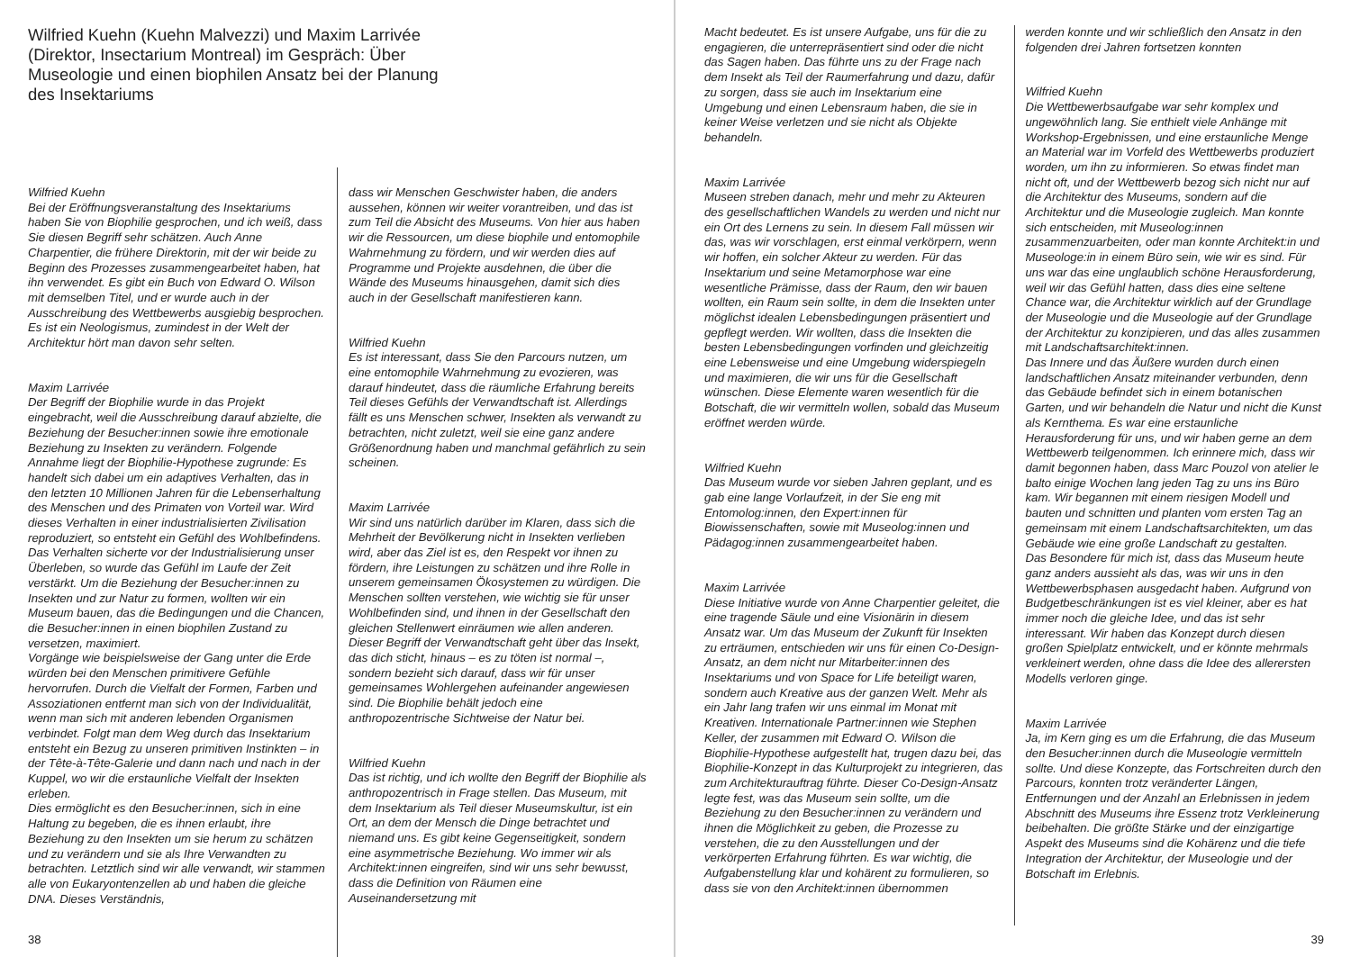Wilfried Kuehn (Kuehn Malvezzi) und Maxim Larrivée (Direktor, Insectarium Montreal) im Gespräch: Über Museologie und einen biophilen Ansatz bei der Planung des Insektariums
Wilfried Kuehn
Bei der Eröffnungsveranstaltung des Insektariums haben Sie von Biophilie gesprochen, und ich weiß, dass Sie diesen Begriff sehr schätzen. Auch Anne Charpentier, die frühere Direktorin, mit der wir beide zu Beginn des Prozesses zusammengearbeitet haben, hat ihn verwendet. Es gibt ein Buch von Edward O. Wilson mit demselben Titel, und er wurde auch in der Ausschreibung des Wettbewerbs ausgiebig besprochen. Es ist ein Neologismus, zumindest in der Welt der Architektur hört man davon sehr selten.
Maxim Larrivée
Der Begriff der Biophilie wurde in das Projekt eingebracht, weil die Ausschreibung darauf abzielte, die Beziehung der Besucher:innen sowie ihre emotionale Beziehung zu Insekten zu verändern. Folgende Annahme liegt der Biophilie-Hypothese zugrunde: Es handelt sich dabei um ein adaptives Verhalten, das in den letzten 10 Millionen Jahren für die Lebenserhaltung des Menschen und des Primaten von Vorteil war. Wird dieses Verhalten in einer industrialisierten Zivilisation reproduziert, so entsteht ein Gefühl des Wohlbefindens. Das Verhalten sicherte vor der Industrialisierung unser Überleben, so wurde das Gefühl im Laufe der Zeit verstärkt. Um die Beziehung der Besucher:innen zu Insekten und zur Natur zu formen, wollten wir ein Museum bauen, das die Bedingungen und die Chancen, die Besucher:innen in einen biophilen Zustand zu versetzen, maximiert.
Vorgänge wie beispielsweise der Gang unter die Erde würden bei den Menschen primitivere Gefühle hervorrufen. Durch die Vielfalt der Formen, Farben und Assoziationen entfernt man sich von der Individualität, wenn man sich mit anderen lebenden Organismen verbindet. Folgt man dem Weg durch das Insektarium entsteht ein Bezug zu unseren primitiven Instinkten – in der Tête-à-Tête-Galerie und dann nach und nach in der Kuppel, wo wir die erstaunliche Vielfalt der Insekten erleben.
Dies ermöglicht es den Besucher:innen, sich in eine Haltung zu begeben, die es ihnen erlaubt, ihre Beziehung zu den Insekten um sie herum zu schätzen und zu verändern und sie als Ihre Verwandten zu betrachten. Letztlich sind wir alle verwandt, wir stammen alle von Eukaryontenzellen ab und haben die gleiche DNA. Dieses Verständnis,
dass wir Menschen Geschwister haben, die anders aussehen, können wir weiter vorantreiben, und das ist zum Teil die Absicht des Museums. Von hier aus haben wir die Ressourcen, um diese biophile und entomophile Wahrnehmung zu fördern, und wir werden dies auf Programme und Projekte ausdehnen, die über die Wände des Museums hinausgehen, damit sich dies auch in der Gesellschaft manifestieren kann.
Wilfried Kuehn
Es ist interessant, dass Sie den Parcours nutzen, um eine entomophile Wahrnehmung zu evozieren, was darauf hindeutet, dass die räumliche Erfahrung bereits Teil dieses Gefühls der Verwandtschaft ist. Allerdings fällt es uns Menschen schwer, Insekten als verwandt zu betrachten, nicht zuletzt, weil sie eine ganz andere Größenordnung haben und manchmal gefährlich zu sein scheinen.
Maxim Larrivée
Wir sind uns natürlich darüber im Klaren, dass sich die Mehrheit der Bevölkerung nicht in Insekten verlieben wird, aber das Ziel ist es, den Respekt vor ihnen zu fördern, ihre Leistungen zu schätzen und ihre Rolle in unserem gemeinsamen Ökosystemen zu würdigen. Die Menschen sollten verstehen, wie wichtig sie für unser Wohlbefinden sind, und ihnen in der Gesellschaft den gleichen Stellenwert einräumen wie allen anderen. Dieser Begriff der Verwandtschaft geht über das Insekt, das dich sticht, hinaus – es zu töten ist normal –, sondern bezieht sich darauf, dass wir für unser gemeinsames Wohlergehen aufeinander angewiesen sind. Die Biophilie behält jedoch eine anthropozentrische Sichtweise der Natur bei.
Wilfried Kuehn
Das ist richtig, und ich wollte den Begriff der Biophilie als anthropozentrisch in Frage stellen. Das Museum, mit dem Insektarium als Teil dieser Museumskultur, ist ein Ort, an dem der Mensch die Dinge betrachtet und niemand uns. Es gibt keine Gegenseitigkeit, sondern eine asymmetrische Beziehung. Wo immer wir als Architekt:innen eingreifen, sind wir uns sehr bewusst, dass die Definition von Räumen eine Auseinandersetzung mit
38
Macht bedeutet. Es ist unsere Aufgabe, uns für die zu engagieren, die unterrepräsentiert sind oder die nicht das Sagen haben. Das führte uns zu der Frage nach dem Insekt als Teil der Raumerfahrung und dazu, dafür zu sorgen, dass sie auch im Insektarium eine Umgebung und einen Lebensraum haben, die sie in keiner Weise verletzen und sie nicht als Objekte behandeln.
Maxim Larrivée
Museen streben danach, mehr und mehr zu Akteuren des gesellschaftlichen Wandels zu werden und nicht nur ein Ort des Lernens zu sein. In diesem Fall müssen wir das, was wir vorschlagen, erst einmal verkörpern, wenn wir hoffen, ein solcher Akteur zu werden. Für das Insektarium und seine Metamorphose war eine wesentliche Prämisse, dass der Raum, den wir bauen wollten, ein Raum sein sollte, in dem die Insekten unter möglichst idealen Lebensbedingungen präsentiert und gepflegt werden. Wir wollten, dass die Insekten die besten Lebensbedingungen vorfinden und gleichzeitig eine Lebensweise und eine Umgebung widerspiegeln und maximieren, die wir uns für die Gesellschaft wünschen. Diese Elemente waren wesentlich für die Botschaft, die wir vermitteln wollen, sobald das Museum eröffnet werden würde.
Wilfried Kuehn
Das Museum wurde vor sieben Jahren geplant, und es gab eine lange Vorlaufzeit, in der Sie eng mit Entomolog:innen, den Expert:innen für Biowissenschaften, sowie mit Museolog:innen und Pädagog:innen zusammengearbeitet haben.
Maxim Larrivée
Diese Initiative wurde von Anne Charpentier geleitet, die eine tragende Säule und eine Visionärin in diesem Ansatz war. Um das Museum der Zukunft für Insekten zu erträumen, entschieden wir uns für einen Co-Design-Ansatz, an dem nicht nur Mitarbeiter:innen des Insektariums und von Space for Life beteiligt waren, sondern auch Kreative aus der ganzen Welt. Mehr als ein Jahr lang trafen wir uns einmal im Monat mit Kreativen. Internationale Partner:innen wie Stephen Keller, der zusammen mit Edward O. Wilson die Biophilie-Hypothese aufgestellt hat, trugen dazu bei, das Biophilie-Konzept in das Kulturprojekt zu integrieren, das zum Architekturauftrag führte. Dieser Co-Design-Ansatz legte fest, was das Museum sein sollte, um die Beziehung zu den Besucher:innen zu verändern und ihnen die Möglichkeit zu geben, die Prozesse zu verstehen, die zu den Ausstellungen und der verkörperten Erfahrung führten. Es war wichtig, die Aufgabenstellung klar und kohärent zu formulieren, so dass sie von den Architekt:innen übernommen
werden konnte und wir schließlich den Ansatz in den folgenden drei Jahren fortsetzen konnten
Wilfried Kuehn
Die Wettbewerbsaufgabe war sehr komplex und ungewöhnlich lang. Sie enthielt viele Anhänge mit Workshop-Ergebnissen, und eine erstaunliche Menge an Material war im Vorfeld des Wettbewerbs produziert worden, um ihn zu informieren. So etwas findet man nicht oft, und der Wettbewerb bezog sich nicht nur auf die Architektur des Museums, sondern auf die Architektur und die Museologie zugleich. Man konnte sich entscheiden, mit Museolog:innen zusammenzuarbeiten, oder man konnte Architekt:in und Museologe:in in einem Büro sein, wie wir es sind. Für uns war das eine unglaublich schöne Herausforderung, weil wir das Gefühl hatten, dass dies eine seltene Chance war, die Architektur wirklich auf der Grundlage der Museologie und die Museologie auf der Grundlage der Architektur zu konzipieren, und das alles zusammen mit Landschaftsarchitekt:innen.
Das Innere und das Äußere wurden durch einen landschaftlichen Ansatz miteinander verbunden, denn das Gebäude befindet sich in einem botanischen Garten, und wir behandeln die Natur und nicht die Kunst als Kernthema. Es war eine erstaunliche Herausforderung für uns, und wir haben gerne an dem Wettbewerb teilgenommen. Ich erinnere mich, dass wir damit begonnen haben, dass Marc Pouzol von atelier le balto einige Wochen lang jeden Tag zu uns ins Büro kam. Wir begannen mit einem riesigen Modell und bauten und schnitten und planten vom ersten Tag an gemeinsam mit einem Landschaftsarchitekten, um das Gebäude wie eine große Landschaft zu gestalten.
Das Besondere für mich ist, dass das Museum heute ganz anders aussieht als das, was wir uns in den Wettbewerbsphasen ausgedacht haben. Aufgrund von Budgetbeschränkungen ist es viel kleiner, aber es hat immer noch die gleiche Idee, und das ist sehr interessant. Wir haben das Konzept durch diesen großen Spielplatz entwickelt, und er könnte mehrmals verkleinert werden, ohne dass die Idee des allerersten Modells verloren ginge.
Maxim Larrivée
Ja, im Kern ging es um die Erfahrung, die das Museum den Besucher:innen durch die Museologie vermitteln sollte. Und diese Konzepte, das Fortschreiten durch den Parcours, konnten trotz veränderter Längen, Entfernungen und der Anzahl an Erlebnissen in jedem Abschnitt des Museums ihre Essenz trotz Verkleinerung beibehalten. Die größte Stärke und der einzigartige Aspekt des Museums sind die Kohärenz und die tiefe Integration der Architektur, der Museologie und der Botschaft im Erlebnis.
39